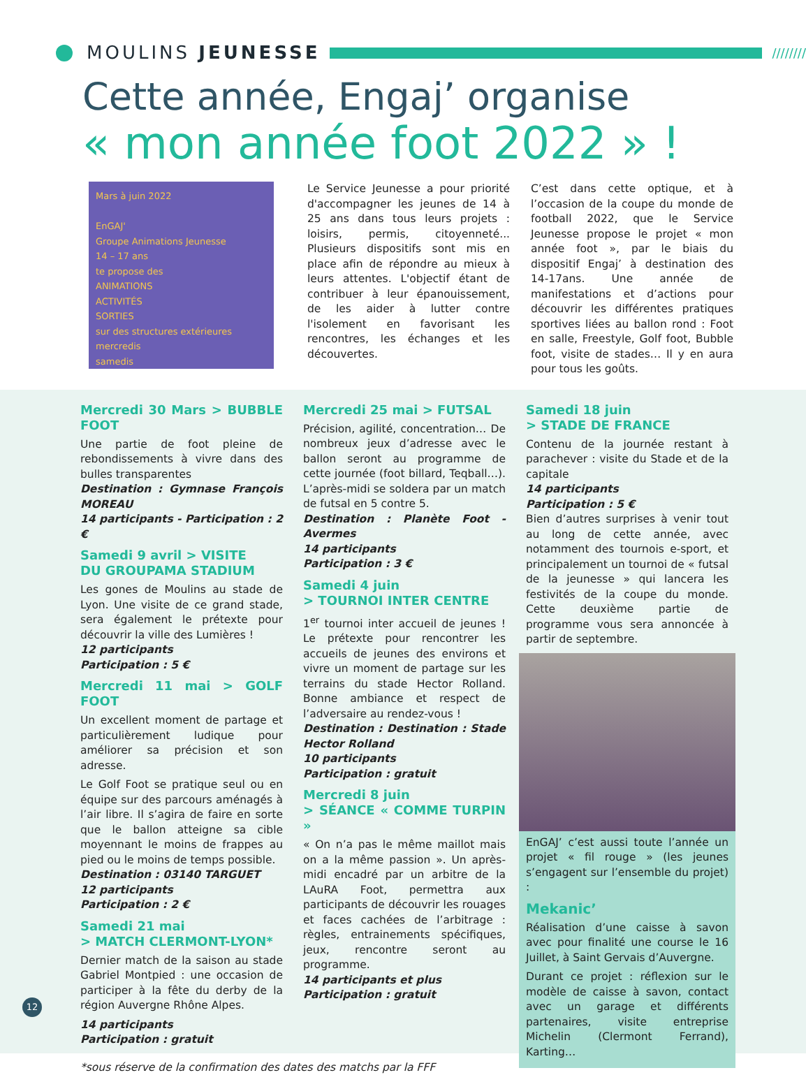MOULINS JEUNESSE
////////
Cette année, Engaj’ organise
« mon année foot 2022 » !
Mars à juin 2022
EnGAJ'
Groupe Animations Jeunesse
14 – 17 ans
te propose des
ANIMATIONS
ACTIVITÉS
SORTIES
sur des structures extérieures
mercredis
samedis
Le Service Jeunesse a pour priorité d'accompagner les jeunes de 14 à 25 ans dans tous leurs projets : loisirs, permis, citoyenneté... Plusieurs dispositifs sont mis en place afin de répondre au mieux à leurs attentes. L'objectif étant de contribuer à leur épanouissement, de les aider à lutter contre l'isolement en favorisant les rencontres, les échanges et les découvertes.
C’est dans cette optique, et à l’occasion de la coupe du monde de football 2022, que le Service Jeunesse propose le projet « mon année foot », par le biais du dispositif Engaj’ à destination des 14-17ans. Une année de manifestations et d’actions pour découvrir les différentes pratiques sportives liées au ballon rond : Foot en salle, Freestyle, Golf foot, Bubble foot, visite de stades… Il y en aura pour tous les goûts.
Mercredi 30 Mars > BUBBLE FOOT
Une partie de foot pleine de rebondissements à vivre dans des bulles transparentes
Destination : Gymnase François MOREAU
14 participants - Participation : 2 €
Samedi 9 avril > VISITE
DU GROUPAMA STADIUM
Les gones de Moulins au stade de Lyon. Une visite de ce grand stade, sera également le prétexte pour découvrir la ville des Lumières !
12 participants
Participation : 5 €
Mercredi 11 mai > GOLF FOOT
Un excellent moment de partage et particulièrement ludique pour améliorer sa précision et son adresse.
Le Golf Foot se pratique seul ou en équipe sur des parcours aménagés à l’air libre. Il s’agira de faire en sorte que le ballon atteigne sa cible moyennant le moins de frappes au pied ou le moins de temps possible.
Destination : 03140 TARGUET
12 participants
Participation : 2 €
Samedi 21 mai
> MATCH CLERMONT-LYON*
Dernier match de la saison au stade Gabriel Montpied : une occasion de participer à la fête du derby de la région Auvergne Rhône Alpes.
14 participants
Participation : gratuit
*sous réserve de la confirmation des dates des matchs par la FFF
Mercredi 25 mai > FUTSAL
Précision, agilité, concentration… De nombreux jeux d’adresse avec le ballon seront au programme de cette journée (foot billard, Teqball…). L’après-midi se soldera par un match de futsal en 5 contre 5.
Destination : Planète Foot - Avermes
14 participants
Participation : 3 €
Samedi 4 juin
> TOURNOI INTER CENTRE
1<sup>er</sup> tournoi inter accueil de jeunes ! Le prétexte pour rencontrer les accueils de jeunes des environs et vivre un moment de partage sur les terrains du stade Hector Rolland. Bonne ambiance et respect de l’adversaire au rendez-vous !
Destination : Destination : Stade Hector Rolland
10 participants
Participation : gratuit
Mercredi 8 juin
> SÉANCE « COMME TURPIN »
« On n’a pas le même maillot mais on a la même passion ». Un après-midi encadré par un arbitre de la LAuRA Foot, permettra aux participants de découvrir les rouages et faces cachées de l’arbitrage : règles, entrainements spécifiques, jeux, rencontre seront au programme.
14 participants et plus
Participation : gratuit
Samedi 18 juin
> STADE DE FRANCE
Contenu de la journée restant à parachever : visite du Stade et de la capitale
14 participants
Participation : 5 €
Bien d’autres surprises à venir tout au long de cette année, avec notamment des tournois e-sport, et principalement un tournoi de « futsal de la jeunesse » qui lancera les festivités de la coupe du monde. Cette deuxième partie de programme vous sera annoncée à partir de septembre.
EnGAJ’ c’est aussi toute l’année un projet « fil rouge » (les jeunes s’engagent sur l’ensemble du projet) :
Mekanic’
Réalisation d’une caisse à savon avec pour finalité une course le 16 Juillet, à Saint Gervais d’Auvergne.
Durant ce projet : réflexion sur le modèle de caisse à savon, contact avec un garage et différents partenaires, visite entreprise Michelin (Clermont Ferrand), Karting…
12